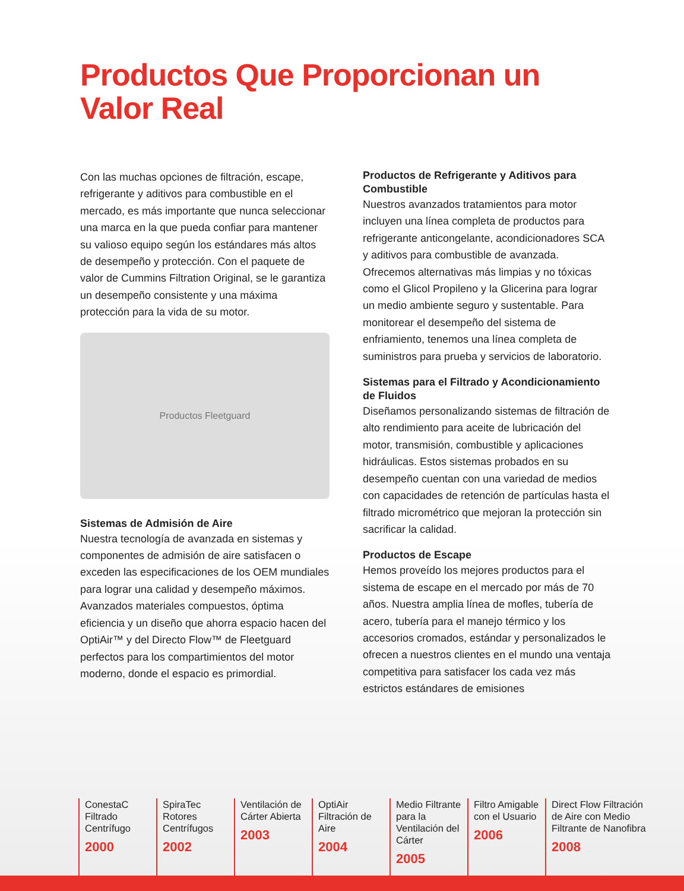Productos Que Proporcionan un
Valor Real
Con las muchas opciones de filtración, escape, refrigerante y aditivos para combustible en el mercado, es más importante que nunca seleccionar una marca en la que pueda confiar para mantener su valioso equipo según los estándares más altos de desempeño y protección. Con el paquete de valor de Cummins Filtration Original, se le garantiza un desempeño consistente y una máxima protección para la vida de su motor.
Productos Fleetguard
Sistemas de Admisión de Aire
Nuestra tecnología de avanzada en sistemas y componentes de admisión de aire satisfacen o exceden las especificaciones de los OEM mundiales para lograr una calidad y desempeño máximos. Avanzados materiales compuestos, óptima eficiencia y un diseño que ahorra espacio hacen del OptiAir™ y del Directo Flow™ de Fleetguard perfectos para los compartimientos del motor moderno, donde el espacio es primordial.
Productos de Refrigerante y Aditivos para Combustible
Nuestros avanzados tratamientos para motor incluyen una línea completa de productos para refrigerante anticongelante, acondicionadores SCA y aditivos para combustible de avanzada. Ofrecemos alternativas más limpias y no tóxicas como el Glicol Propileno y la Glicerina para lograr un medio ambiente seguro y sustentable. Para monitorear el desempeño del sistema de enfriamiento, tenemos una línea completa de suministros para prueba y servicios de laboratorio.
Sistemas para el Filtrado y Acondicionamiento de Fluidos
Diseñamos personalizando sistemas de filtración de alto rendimiento para aceite de lubricación del motor, transmisión, combustible y aplicaciones hidráulicas. Estos sistemas probados en su desempeño cuentan con una variedad de medios con capacidades de retención de partículas hasta el filtrado micrométrico que mejoran la protección sin sacrificar la calidad.
Productos de Escape
Hemos proveído los mejores productos para el sistema de escape en el mercado por más de 70 años. Nuestra amplia línea de mofles, tubería de acero, tubería para el manejo térmico y los accesorios cromados, estándar y personalizados le ofrecen a nuestros clientes en el mundo una ventaja competitiva para satisfacer los cada vez más estrictos estándares de emisiones
ConestaC Filtrado Centrífugo
2000
SpiraTec Rotores Centrífugos
2002
Ventilación de Cárter Abierta
2003
OptiAir Filtración de Aire
2004
Medio Filtrante para la Ventilación del Cárter
2005
Filtro Amigable con el Usuario
2006
Direct Flow Filtración de Aire con Medio Filtrante de Nanofibra
2008